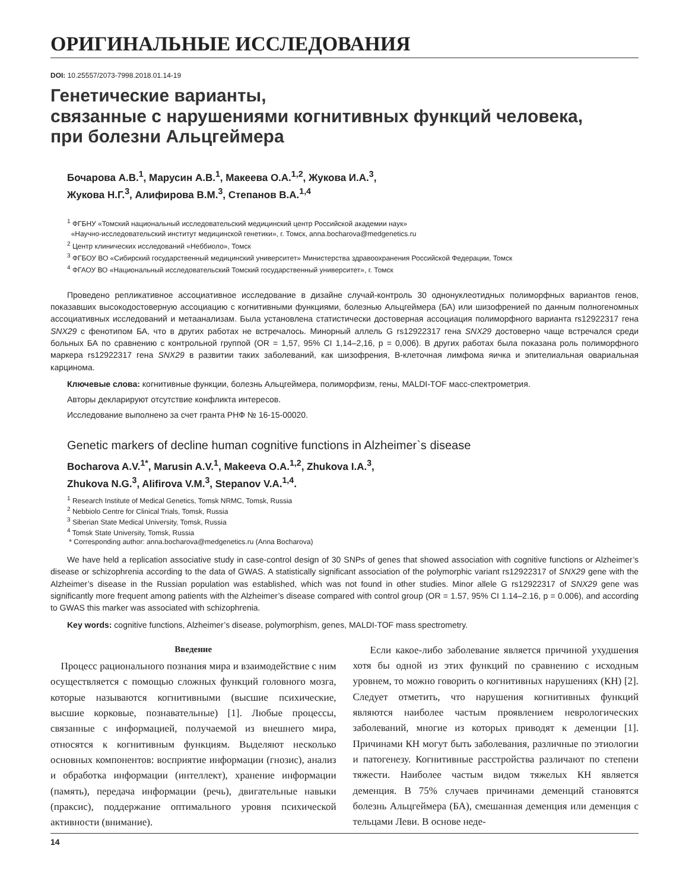ОРИГИНАЛЬНЫЕ ИССЛЕДОВАНИЯ
DOI: 10.25557/2073-7998.2018.01.14-19
Генетические варианты,
связанные с нарушениями когнитивных функций человека,
при болезни Альцгеймера
Бочарова А.В.<sup>1</sup>, Марусин А.В.<sup>1</sup>, Макеева О.А.<sup>1,2</sup>, Жукова И.А.<sup>3</sup>,
Жукова Н.Г.<sup>3</sup>, Алифирова В.М.<sup>3</sup>, Степанов В.А.<sup>1,4</sup>
<sup>1</sup> ФГБНУ «Томский национальный исследовательский медицинский центр Российской академии наук»
«Научно-исследовательский институт медицинской генетики», г. Томск, anna.bocharova@medgenetics.ru
<sup>2</sup> Центр клинических исследований «Неббиоло», Томск
<sup>3</sup> ФГБОУ ВО «Сибирский государственный медицинский университет» Министерства здравоохранения Российской Федерации, Томск
<sup>4</sup> ФГАОУ ВО «Национальный исследовательский Томский государственный университет», г. Томск
Проведено репликативное ассоциативное исследование в дизайне случай-контроль 30 однонуклеотидных полиморфных вариантов генов, показавших высокодостоверную ассоциацию с когнитивными функциями, болезнью Альцгеймера (БА) или шизофренией по данным полногеномных ассоциативных исследований и метаанализам. Была установлена статистически достоверная ассоциация полиморфного варианта rs12922317 гена SNX29 с фенотипом БА, что в других работах не встречалось. Минорный аллель G rs12922317 гена SNX29 достоверно чаще встречался среди больных БА по сравнению с контрольной группой (OR = 1,57, 95% CI 1,14–2,16, p = 0,006). В других работах была показана роль полиморфного маркера rs12922317 гена SNX29 в развитии таких заболеваний, как шизофрения, B-клеточная лимфома яичка и эпителиальная овариальная карцинома.
Ключевые слова: когнитивные функции, болезнь Альцгеймера, полиморфизм, гены, MALDI-TOF масс-спектрометрия.
Авторы декларируют отсутствие конфликта интересов.
Исследование выполнено за счет гранта РНФ № 16-15-00020.
Genetic markers of decline human cognitive functions in Alzheimer`s disease
Bocharova A.V.<sup>1*</sup>, Marusin A.V.<sup>1</sup>, Makeeva O.A.<sup>1,2</sup>, Zhukova I.A.<sup>3</sup>,
Zhukova N.G.<sup>3</sup>, Alifirova V.M.<sup>3</sup>, Stepanov V.A.<sup>1,4</sup>.
<sup>1</sup> Research Institute of Medical Genetics, Tomsk NRMC, Tomsk, Russia
<sup>2</sup> Nebbiolo Centre for Clinical Trials, Tomsk, Russia
<sup>3</sup> Siberian State Medical University, Tomsk, Russia
<sup>4</sup> Tomsk State University, Tomsk, Russia
* Corresponding author: anna.bocharova@medgenetics.ru (Anna Bocharova)
We have held a replication associative study in case-control design of 30 SNPs of genes that showed association with cognitive functions or Alzheimer’s disease or schizophrenia according to the data of GWAS. A statistically significant association of the polymorphic variant rs12922317 of SNX29 gene with the Alzheimer’s disease in the Russian population was established, which was not found in other studies. Minor allele G rs12922317 of SNX29 gene was significantly more frequent among patients with the Alzheimer’s disease compared with control group (OR = 1.57, 95% CI 1.14–2.16, p = 0.006), and according to GWAS this marker was associated with schizophrenia.
Key words: cognitive functions, Alzheimer’s disease, polymorphism, genes, MALDI-TOF mass spectrometry.
Введение
Процесс рационального познания мира и взаимодействие с ним осуществляется с помощью сложных функций головного мозга, которые называются когнитивными (высшие психические, высшие корковые, познавательные) [1]. Любые процессы, связанные с информацией, получаемой из внешнего мира, относятся к когнитивным функциям. Выделяют несколько основных компонентов: восприятие информации (гнозис), анализ и обработка информации (интеллект), хранение информации (память), передача информации (речь), двигательные навыки (праксис), поддержание оптимального уровня психической активности (внимание).
Если какое-либо заболевание является причиной ухудшения хотя бы одной из этих функций по сравнению с исходным уровнем, то можно говорить о когнитивных нарушениях (КН) [2]. Следует отметить, что нарушения когнитивных функций являются наиболее частым проявлением неврологических заболеваний, многие из которых приводят к деменции [1]. Причинами КН могут быть заболевания, различные по этиологии и патогенезу. Когнитивные расстройства различают по степени тяжести. Наиболее частым видом тяжелых КН является деменция. В 75% случаев причинами деменций становятся болезнь Альцгеймера (БА), смешанная деменция или деменция с тельцами Леви. В основе неде-
14